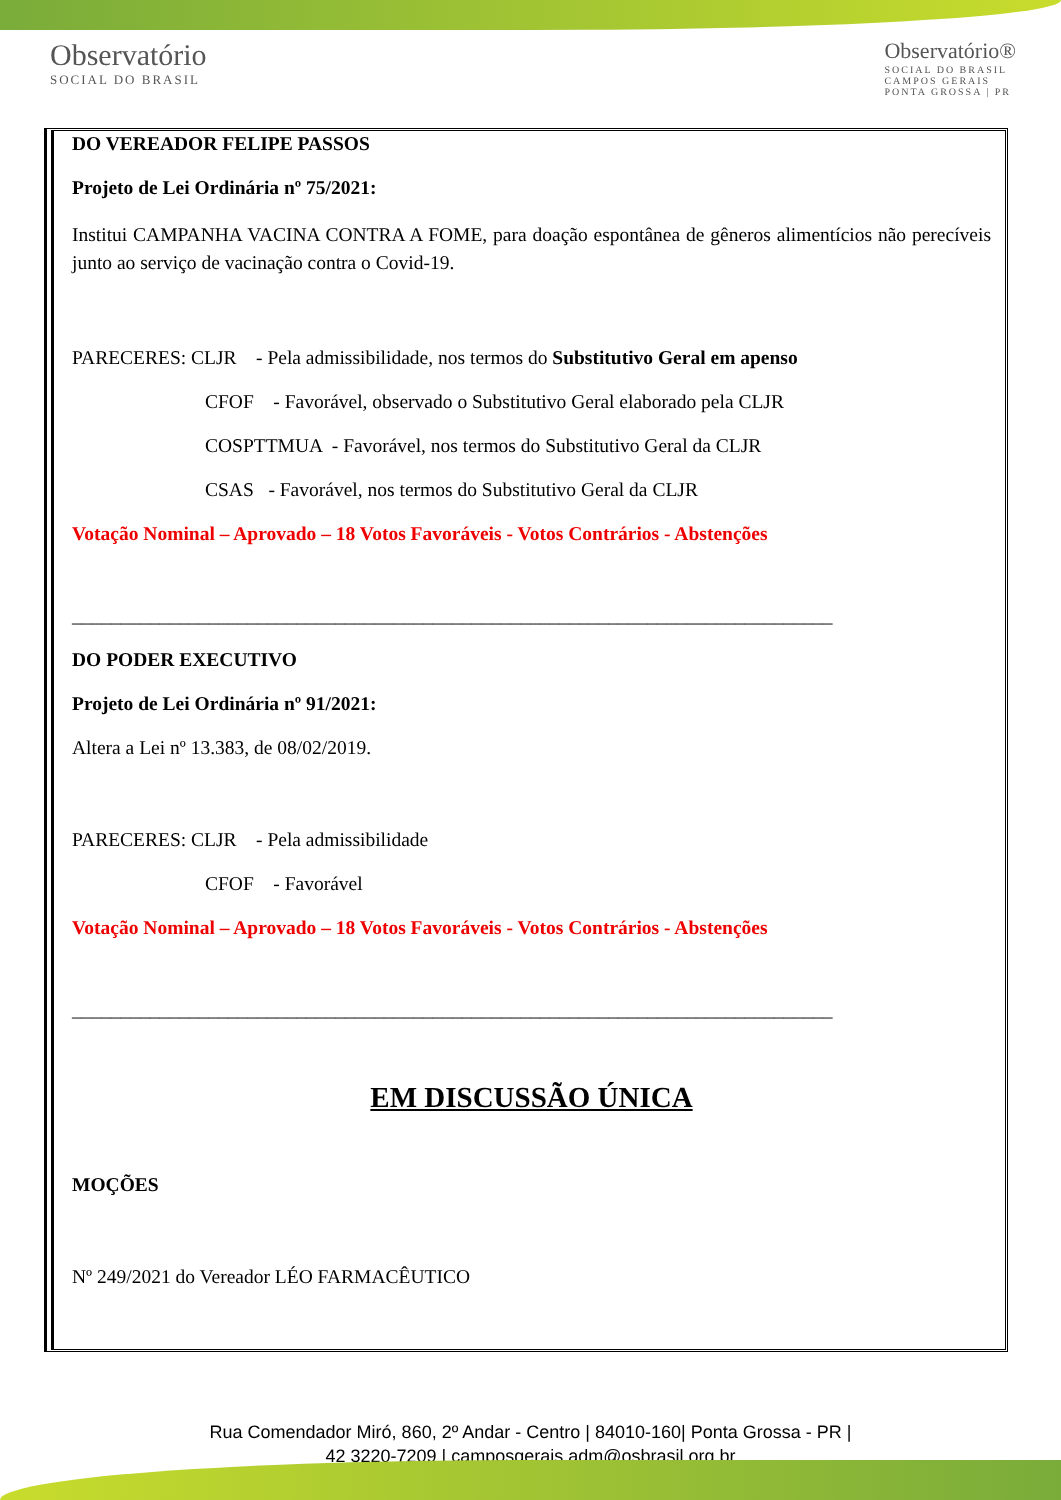Observatório
SOCIAL DO BRASIL
Observatório®
SOCIAL DO BRASIL
CAMPOS GERAIS
PONTA GROSSA | PR
DO VEREADOR FELIPE PASSOS
Projeto de Lei Ordinária nº 75/2021:
Institui CAMPANHA VACINA CONTRA A FOME, para doação espontânea de gêneros alimentícios não perecíveis junto ao serviço de vacinação contra o Covid-19.
PARECERES: CLJR - Pela admissibilidade, nos termos do Substitutivo Geral em apenso
CFOF - Favorável, observado o Substitutivo Geral elaborado pela CLJR
COSPTTMUA - Favorável, nos termos do Substitutivo Geral da CLJR
CSAS - Favorável, nos termos do Substitutivo Geral da CLJR
Votação Nominal – Aprovado – 18 Votos Favoráveis - Votos Contrários - Abstenções
______________________________________________________________________________
DO PODER EXECUTIVO
Projeto de Lei Ordinária nº 91/2021:
Altera a Lei nº 13.383, de 08/02/2019.
PARECERES: CLJR - Pela admissibilidade
CFOF - Favorável
Votação Nominal – Aprovado – 18 Votos Favoráveis - Votos Contrários - Abstenções
______________________________________________________________________________
EM DISCUSSÃO ÚNICA
MOÇÕES
Nº 249/2021 do Vereador LÉO FARMACÊUTICO
Rua Comendador Miró, 860, 2º Andar - Centro | 84010-160| Ponta Grossa - PR |
42 3220-7209 | camposgerais.adm@osbrasil.org.br